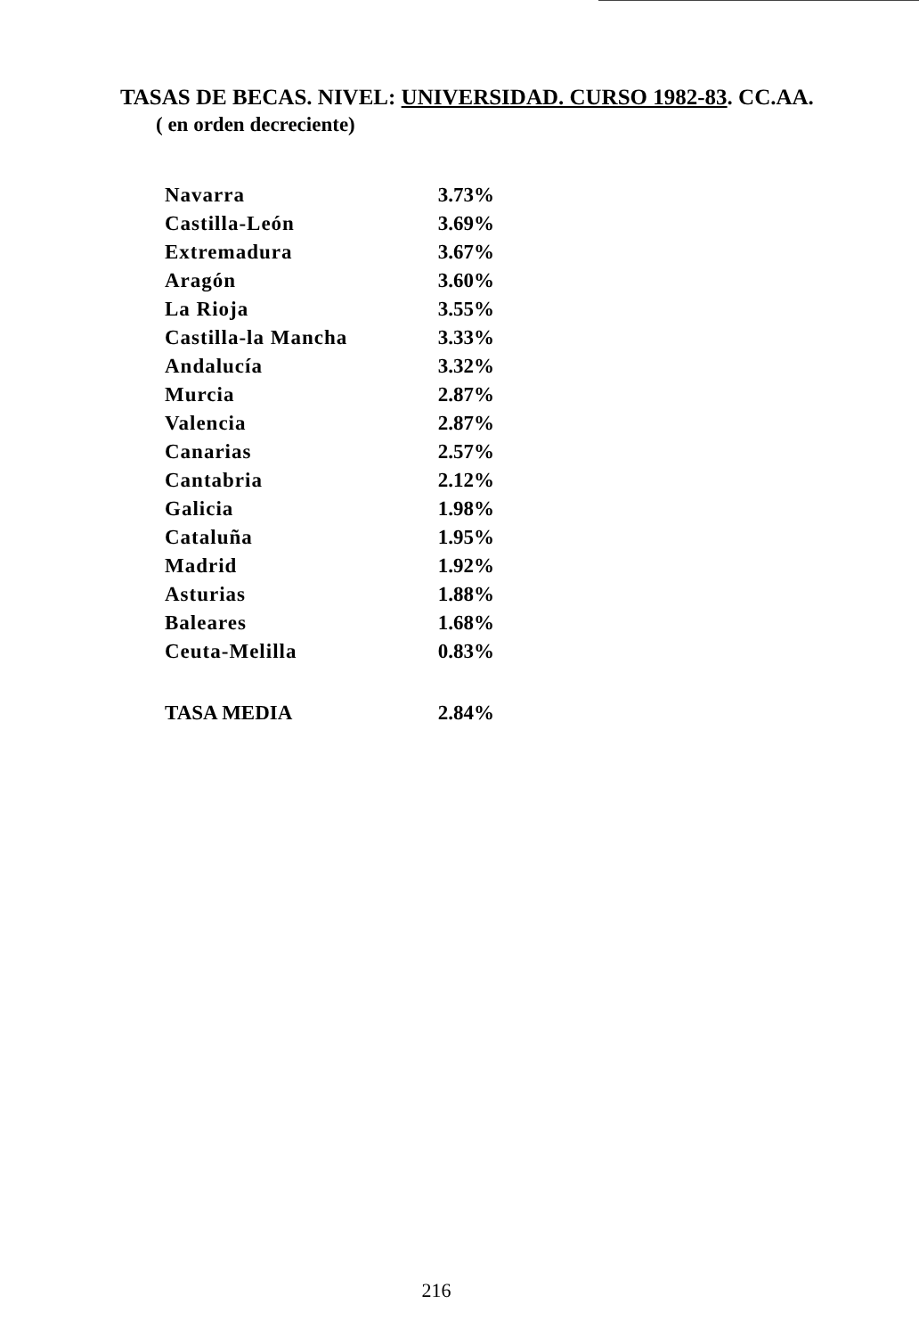TASAS DE BECAS. NIVEL: UNIVERSIDAD. CURSO 1982-83. CC.AA.
( en orden decreciente)
| Navarra | 3.73% |
| Castilla-León | 3.69% |
| Extremadura | 3.67% |
| Aragón | 3.60% |
| La Rioja | 3.55% |
| Castilla-la Mancha | 3.33% |
| Andalucía | 3.32% |
| Murcia | 2.87% |
| Valencia | 2.87% |
| Canarias | 2.57% |
| Cantabria | 2.12% |
| Galicia | 1.98% |
| Cataluña | 1.95% |
| Madrid | 1.92% |
| Asturias | 1.88% |
| Baleares | 1.68% |
| Ceuta-Melilla | 0.83% |
| TASA MEDIA | 2.84% |
216